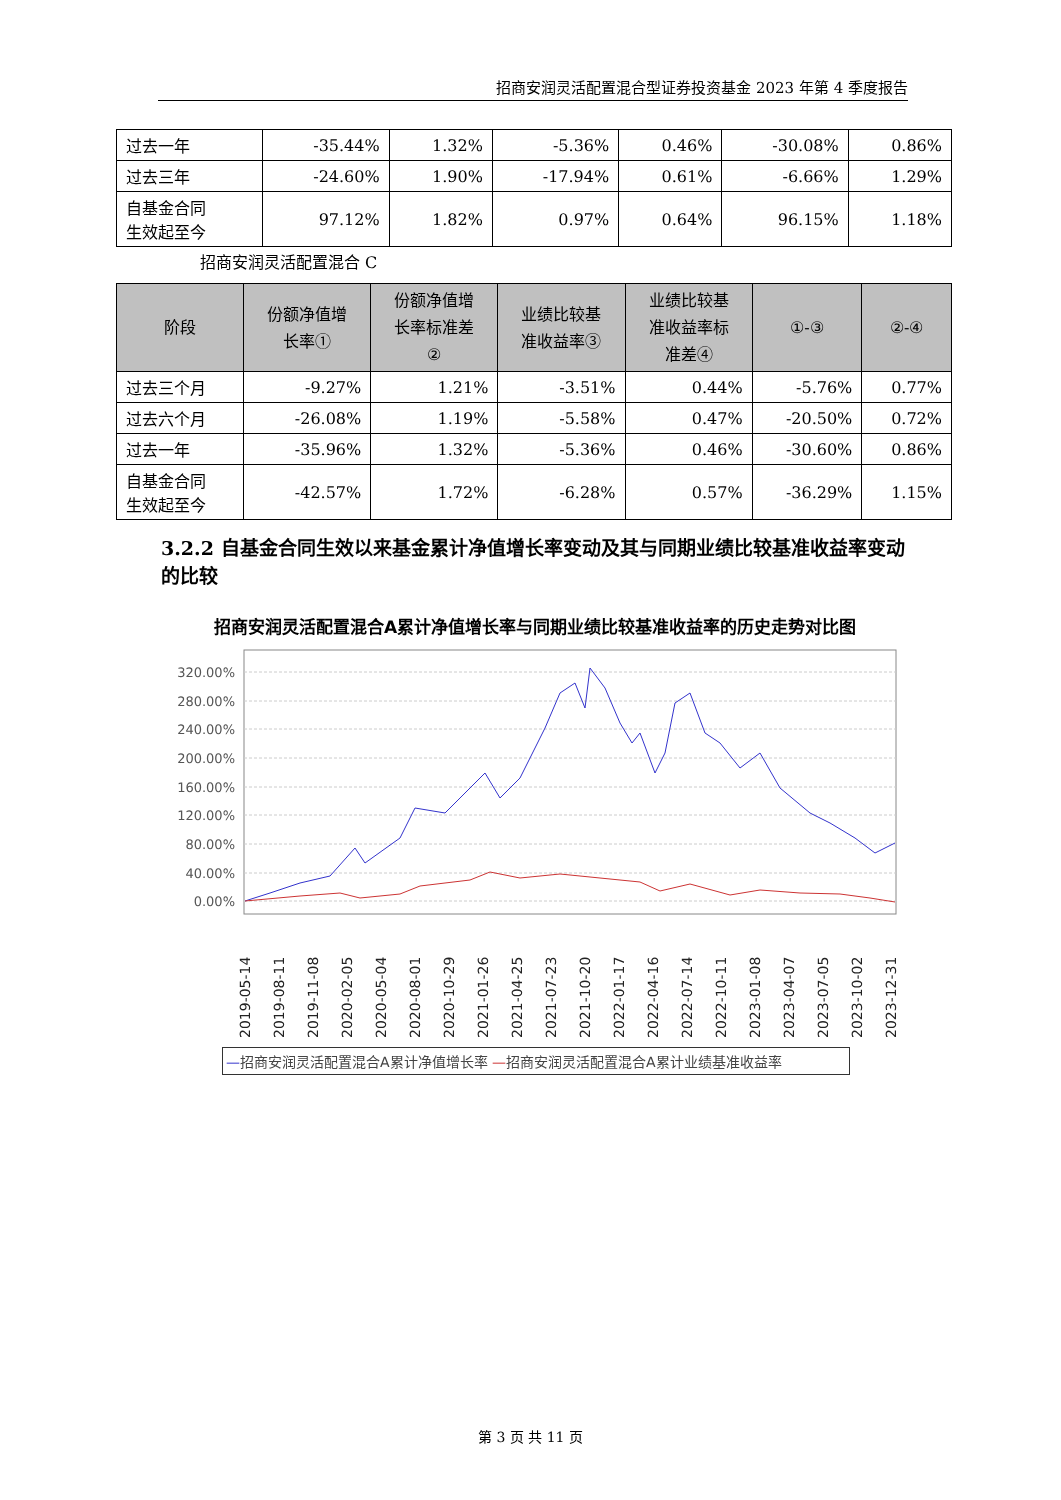招商安润灵活配置混合型证券投资基金 2023 年第 4 季度报告
| 过去一年 | -35.44% | 1.32% | -5.36% | 0.46% | -30.08% | 0.86% |
| 过去三年 | -24.60% | 1.90% | -17.94% | 0.61% | -6.66% | 1.29% |
| 自基金合同 生效起至今 | 97.12% | 1.82% | 0.97% | 0.64% | 96.15% | 1.18% |
招商安润灵活配置混合 C
| 阶段 | 份额净值增 长率① | 份额净值增 长率标准差 ② | 业绩比较基 准收益率③ | 业绩比较基 准收益率标 准差④ | ①-③ | ②-④ |
| --- | --- | --- | --- | --- | --- | --- |
| 过去三个月 | -9.27% | 1.21% | -3.51% | 0.44% | -5.76% | 0.77% |
| 过去六个月 | -26.08% | 1.19% | -5.58% | 0.47% | -20.50% | 0.72% |
| 过去一年 | -35.96% | 1.32% | -5.36% | 0.46% | -30.60% | 0.86% |
| 自基金合同 生效起至今 | -42.57% | 1.72% | -6.28% | 0.57% | -36.29% | 1.15% |
3.2.2 自基金合同生效以来基金累计净值增长率变动及其与同期业绩比较基准收益率变动的比较
招商安润灵活配置混合A累计净值增长率与同期业绩比较基准收益率的历史走势对比图
320.00%
280.00%
240.00%
200.00%
160.00%
120.00%
80.00%
40.00%
0.00%
2019-05-14
2019-08-11
2019-11-08
2020-02-05
2020-05-04
2020-08-01
2020-10-29
2021-01-26
2021-04-25
2021-07-23
2021-10-20
2022-01-17
2022-04-16
2022-07-14
2022-10-11
2023-01-08
2023-04-07
2023-07-05
2023-10-02
2023-12-31
—招商安润灵活配置混合A累计净值增长率 —招商安润灵活配置混合A累计业绩基准收益率
第 3 页 共 11 页